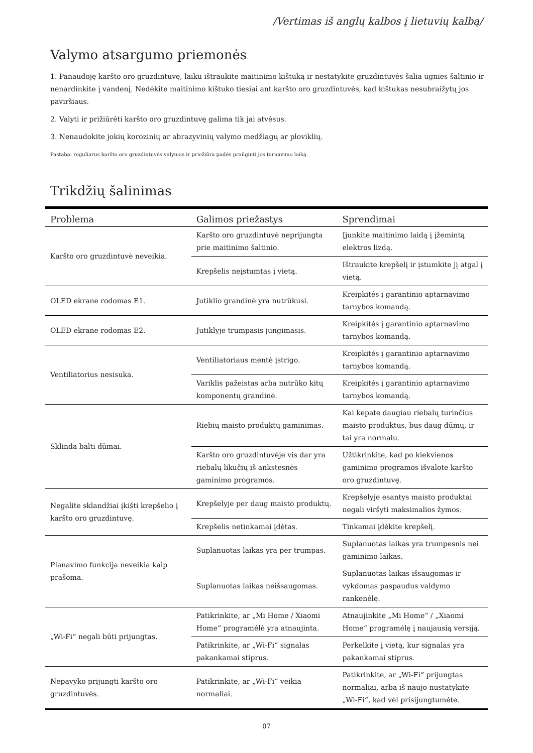/Vertimas iš anglų kalbos į lietuvių kalbą/
Valymo atsargumo priemonės
1. Panaudoję karšto oro gruzdintuvę, laiku ištraukite maitinimo kištuką ir nestatykite gruzdintuvės šalia ugnies šaltinio ir nenardinkite į vandenį. Nedėkite maitinimo kištuko tiesiai ant karšto oro gruzdintuvės, kad kištukas nesubraižytų jos paviršiaus.
2. Valyti ir prižiūrėti karšto oro gruzdintuvę galima tik jai atvėsus.
3. Nenaudokite jokių korozinių ar abrazyvinių valymo medžiagų ar ploviklių.
Pastaba: reguliarus karšto oro gruzdintuvės valymas ir priežiūra padės prailginti jos tarnavimo laiką.
Trikdžių šalinimas
| Problema | Galimos priežastys | Sprendimai |
| --- | --- | --- |
| Karšto oro gruzdintuvė neveikia. | Karšto oro gruzdintuvė neprijungta prie maitinimo šaltinio. | Įjunkite maitinimo laidą į įžemintą elektros lizdą. |
| | Krepšelis neįstumtas į vietą. | Ištraukite krepšelį ir įstumkite jį atgal į vietą. |
| OLED ekrane rodomas E1. | Jutiklio grandinė yra nutrūkusi. | Kreipkitės į garantinio aptarnavimo tarnybos komandą. |
| OLED ekrane rodomas E2. | Jutiklyje trumpasis jungimasis. | Kreipkitės į garantinio aptarnavimo tarnybos komandą. |
| Ventiliatorius nesisuka. | Ventiliatoriaus mentė įstrigo. | Kreipkitės į garantinio aptarnavimo tarnybos komandą. |
| | Variklis pažeistas arba nutrūko kitų komponentų grandinė. | Kreipkitės į garantinio aptarnavimo tarnybos komandą. |
| Sklinda balti dūmai. | Riebių maisto produktų gaminimas. | Kai kepate daugiau riebalų turinčius maisto produktus, bus daug dūmų, ir tai yra normalu. |
| | Karšto oro gruzdintuvėje vis dar yra riebalų likučių iš ankstesnės gaminimo programos. | Užtikrinkite, kad po kiekvienos gaminimo programos išvalote karšto oro gruzdintuvę. |
| Negalite sklandžiai įkišti krepšelio į karšto oro gruzdintuvę. | Krepšelyje per daug maisto produktų. | Krepšelyje esantys maisto produktai negali viršyti maksimalios žymos. |
| | Krepšelis netinkamai įdėtas. | Tinkamai įdėkite krepšelį. |
| Planavimo funkcija neveikia kaip prašoma. | Suplanuotas laikas yra per trumpas. | Suplanuotas laikas yra trumpesnis nei gaminimo laikas. |
| | Suplanuotas laikas neišsaugomas. | Suplanuotas laikas išsaugomas ir vykdomas paspaudus valdymo rankenėlę. |
| „Wi-Fi“ negali būti prijungtas. | Patikrinkite, ar „Mi Home / Xiaomi Home“ programėlė yra atnaujinta. | Atnaujinkite „Mi Home“ / „Xiaomi Home“ programėlę į naujausią versiją. |
| | Patikrinkite, ar „Wi-Fi“ signalas pakankamai stiprus. | Perkelkite į vietą, kur signalas yra pakankamai stiprus. |
| Nepavyko prijungti karšto oro gruzdintuvės. | Patikrinkite, ar „Wi-Fi“ veikia normaliai. | Patikrinkite, ar „Wi-Fi“ prijungtas normaliai, arba iš naujo nustatykite „Wi-Fi“, kad vėl prisijungtumėte. |
07